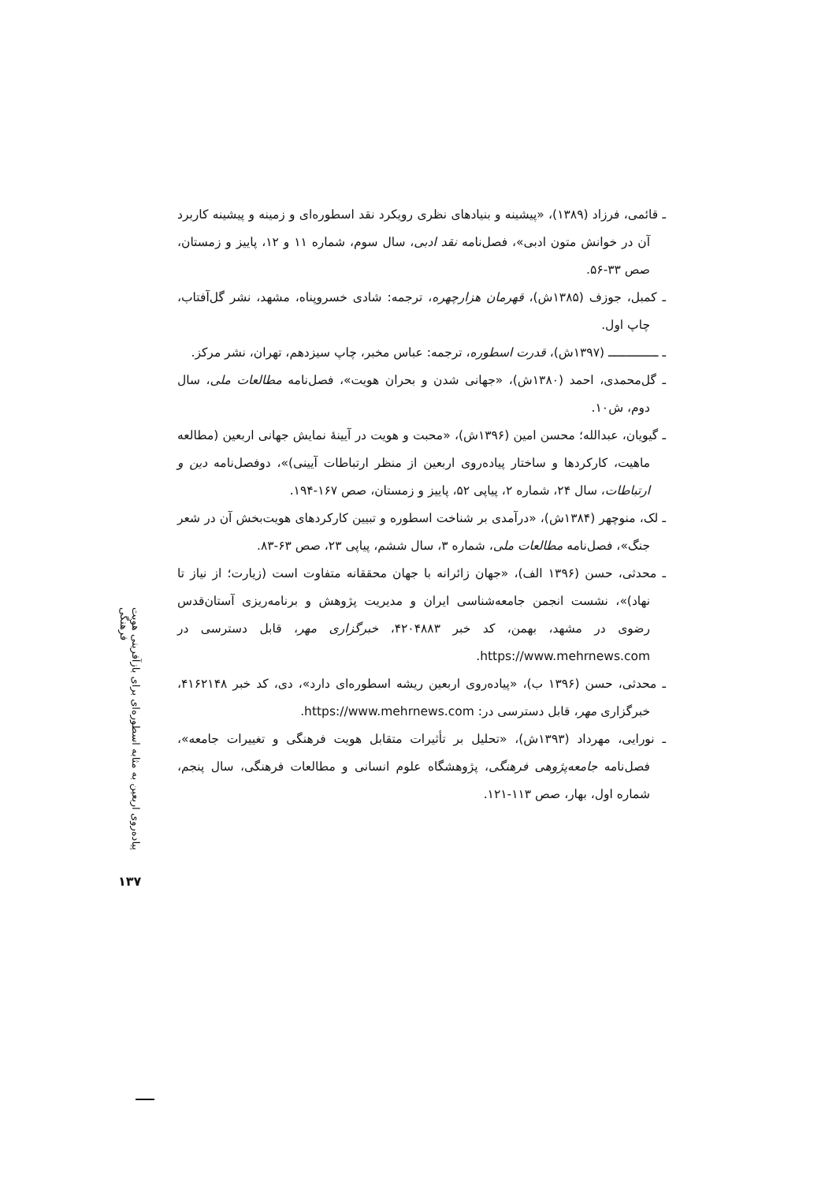ـ قائمی، فرزاد (۱۳۸۹)، «پیشینه و بنیادهای نظری رویکرد نقد اسطوره‌ای و زمینه و پیشینه کاربرد آن در خوانش متون ادبی»، فصل‌نامه نقد ادبی، سال سوم، شماره ۱۱ و ۱۲، پاییز و زمستان، صص ۳۳-۵۶.
ـ کمبل، جوزف (۱۳۸۵ش)، قهرمان هزارچهره، ترجمه: شادی خسروپناه، مشهد، نشر گل‌آفتاب، چاپ اول.
ـ ــــــــــــــ (۱۳۹۷ش)، قدرت اسطوره، ترجمه: عباس مخبر، چاپ سیزدهم، تهران، نشر مرکز.
ـ گل‌محمدی، احمد (۱۳۸۰ش)، «جهانی شدن و بحران هویت»، فصل‌نامه مطالعات ملی، سال دوم، ش۱۰.
ـ گیویان، عبدالله؛ محسن امین (۱۳۹۶ش)، «محبت و هویت در آیینهٔ نمایش جهانی اربعین (مطالعه ماهیت، کارکردها و ساختار پیاده‌روی اربعین از منظر ارتباطات آیینی)»، دوفصل‌نامه دین و ارتباطات، سال ۲۴، شماره ۲، پیاپی ۵۲، پاییز و زمستان، صص ۱۶۷-۱۹۴.
ـ لک، منوچهر (۱۳۸۴ش)، «درآمدی بر شناخت اسطوره و تبیین کارکردهای هویت‌بخش آن در شعر جنگ»، فصل‌نامه مطالعات ملی، شماره ۳، سال ششم، پیاپی ۲۳، صص ۶۳-۸۳.
ـ محدثی، حسن (۱۳۹۶ الف)، «جهان زائرانه با جهان محققانه متفاوت است (زیارت؛ از نیاز تا نهاد)»، نشست انجمن جامعه‌شناسی ایران و مدیریت پژوهش و برنامه‌ریزی آستان‌قدس رضوی در مشهد، بهمن، کد خبر ۴۲۰۴۸۸۳، خبرگزاری مهر، قابل دسترسی در https://www.mehrnews.com.
ـ محدثی، حسن (۱۳۹۶ ب)، «پیاده‌روی اربعین ریشه اسطوره‌ای دارد»، دی، کد خبر ۴۱۶۲۱۴۸، خبرگزاری مهر، قابل دسترسی در: https://www.mehrnews.com.
ـ نورایی، مهرداد (۱۳۹۳ش)، «تحلیل بر تأثیرات متقابل هویت فرهنگی و تغییرات جامعه»، فصل‌نامه جامعه‌پژوهی فرهنگی، پژوهشگاه علوم انسانی و مطالعات فرهنگی، سال پنجم، شماره اول، بهار، صص ۱۱۳-۱۲۱.
پیاده‌روی اربعین به مثابه اسطوره‌ای برای بازآفرینی هویت فرهنگی
۱۳۷